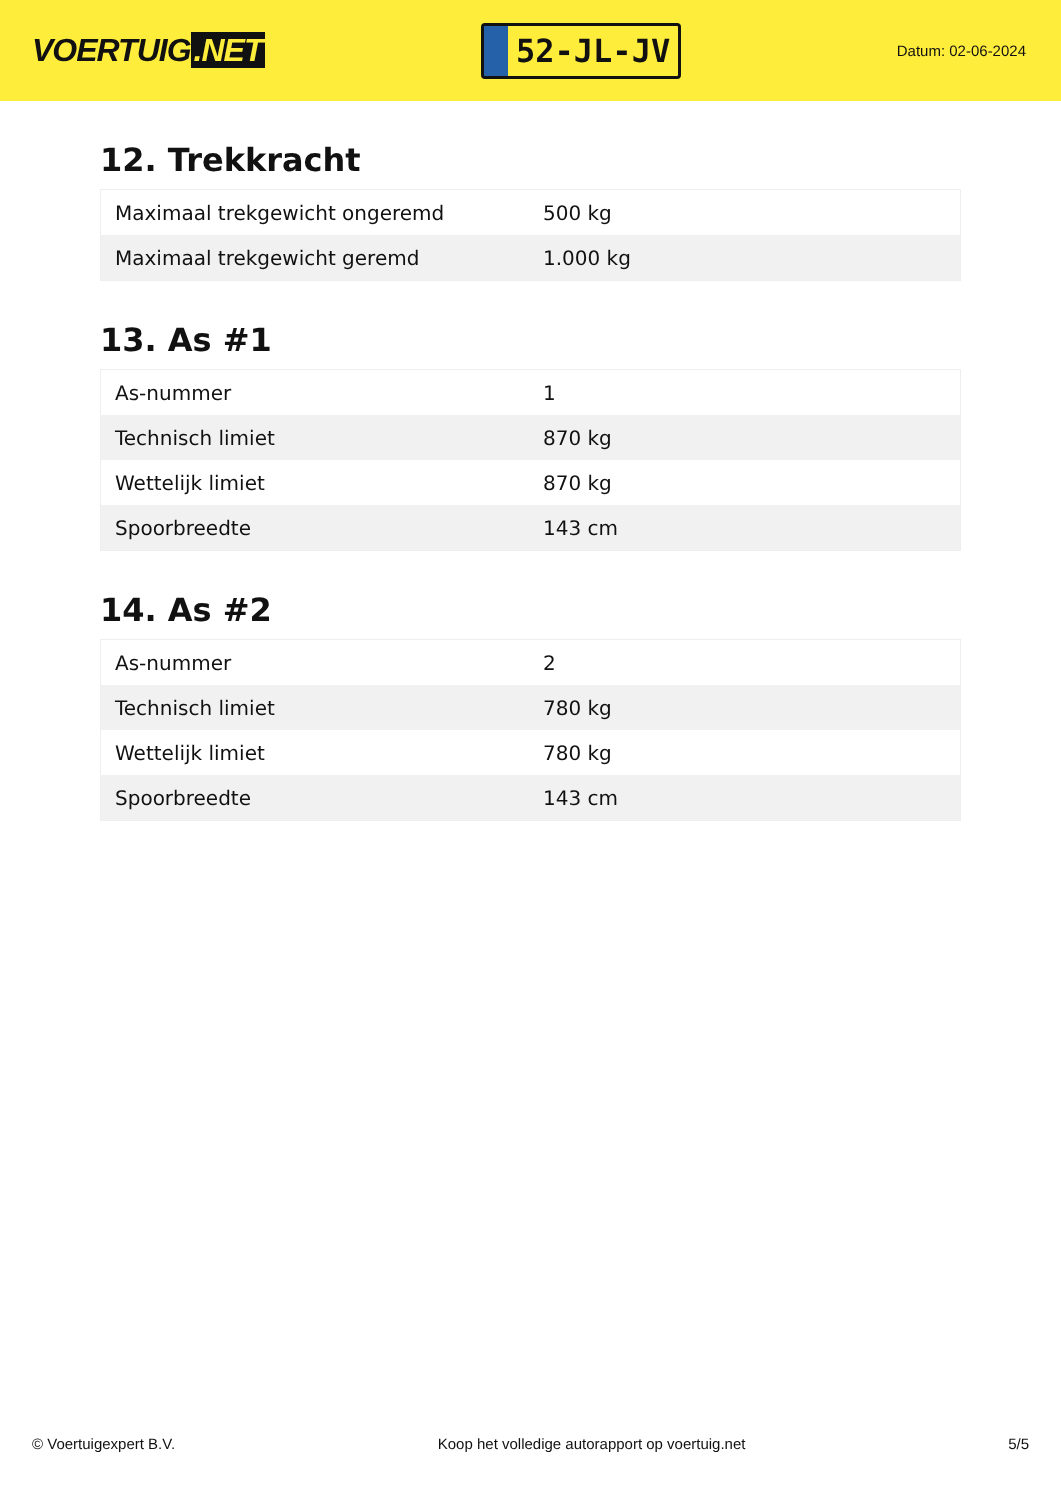VOERTUIG.NET
52-JL-JV
Datum: 02-06-2024
12. Trekkracht
| Maximaal trekgewicht ongeremd | 500 kg |
| Maximaal trekgewicht geremd | 1.000 kg |
13. As #1
| As-nummer | 1 |
| Technisch limiet | 870 kg |
| Wettelijk limiet | 870 kg |
| Spoorbreedte | 143 cm |
14. As #2
| As-nummer | 2 |
| Technisch limiet | 780 kg |
| Wettelijk limiet | 780 kg |
| Spoorbreedte | 143 cm |
© Voertuigexpert B.V. Koop het volledige autorapport op voertuig.net 5/5